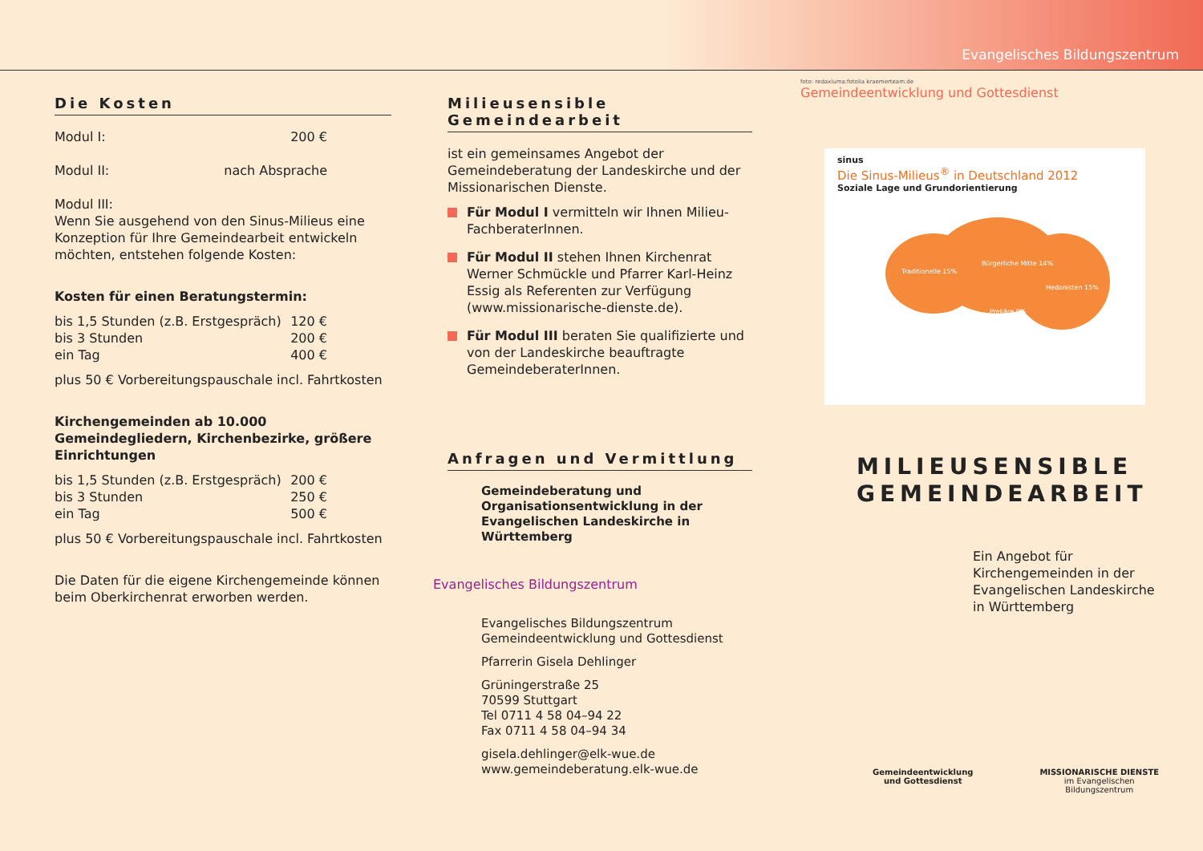Evangelisches Bildungszentrum
Die Kosten
Modul I: 200 €
Modul II: nach Absprache
Modul III:
Wenn Sie ausgehend von den Sinus-Milieus eine Konzeption für Ihre Gemeindearbeit entwickeln möchten, entstehen folgende Kosten:
Kosten für einen Beratungstermin:
bis 1,5 Stunden (z.B. Erstgespräch) 120 €
bis 3 Stunden 200 €
ein Tag 400 €
plus 50 € Vorbereitungspauschale incl. Fahrtkosten
Kirchengemeinden ab 10.000 Gemeindegliedern, Kirchenbezirke, größere Einrichtungen
bis 1,5 Stunden (z.B. Erstgespräch) 200 €
bis 3 Stunden 250 €
ein Tag 500 €
plus 50 € Vorbereitungspauschale incl. Fahrtkosten
Die Daten für die eigene Kirchengemeinde können beim Oberkirchenrat erworben werden.
Milieusensible Gemeindearbeit
ist ein gemeinsames Angebot der Gemeindeberatung der Landeskirche und der Missionarischen Dienste.
Für Modul I vermitteln wir Ihnen Milieu-FachberaterInnen.
Für Modul II stehen Ihnen Kirchenrat Werner Schmückle und Pfarrer Karl-Heinz Essig als Referenten zur Verfügung (www.missionarische-dienste.de).
Für Modul III beraten Sie qualifizierte und von der Landeskirche beauftragte GemeindeberaterInnen.
Anfragen und Vermittlung
Gemeindeberatung und Organisationsentwicklung in der Evangelischen Landeskirche in Württemberg
Evangelisches Bildungszentrum
Evangelisches Bildungszentrum
Gemeindeentwicklung und Gottesdienst
Pfarrerin Gisela Dehlinger
Grüningerstraße 25
70599 Stuttgart
Tel 0711 4 58 04–94 22
Fax 0711 4 58 04–94 34
gisela.dehlinger@elk-wue.de
www.gemeindeberatung.elk-wue.de
foto: redaxluma:fotolia kraemerteam.de
Gemeindeentwicklung und Gottesdienst
sinus
Die Sinus-Milieus<sup>®</sup> in Deutschland 2012
Soziale Lage und Grundorientierung
Traditionelle 15%
Bürgerliche Mitte 14%
Hedonisten 15%
Prekäre 9%
MILIEUSENSIBLE
GEMEINDEARBEIT
Ein Angebot für Kirchengemeinden in der Evangelischen Landeskirche in Württemberg
Gemeindeentwicklung
und Gottesdienst MISSIONARISCHE DIENSTE
im Evangelischen Bildungszentrum